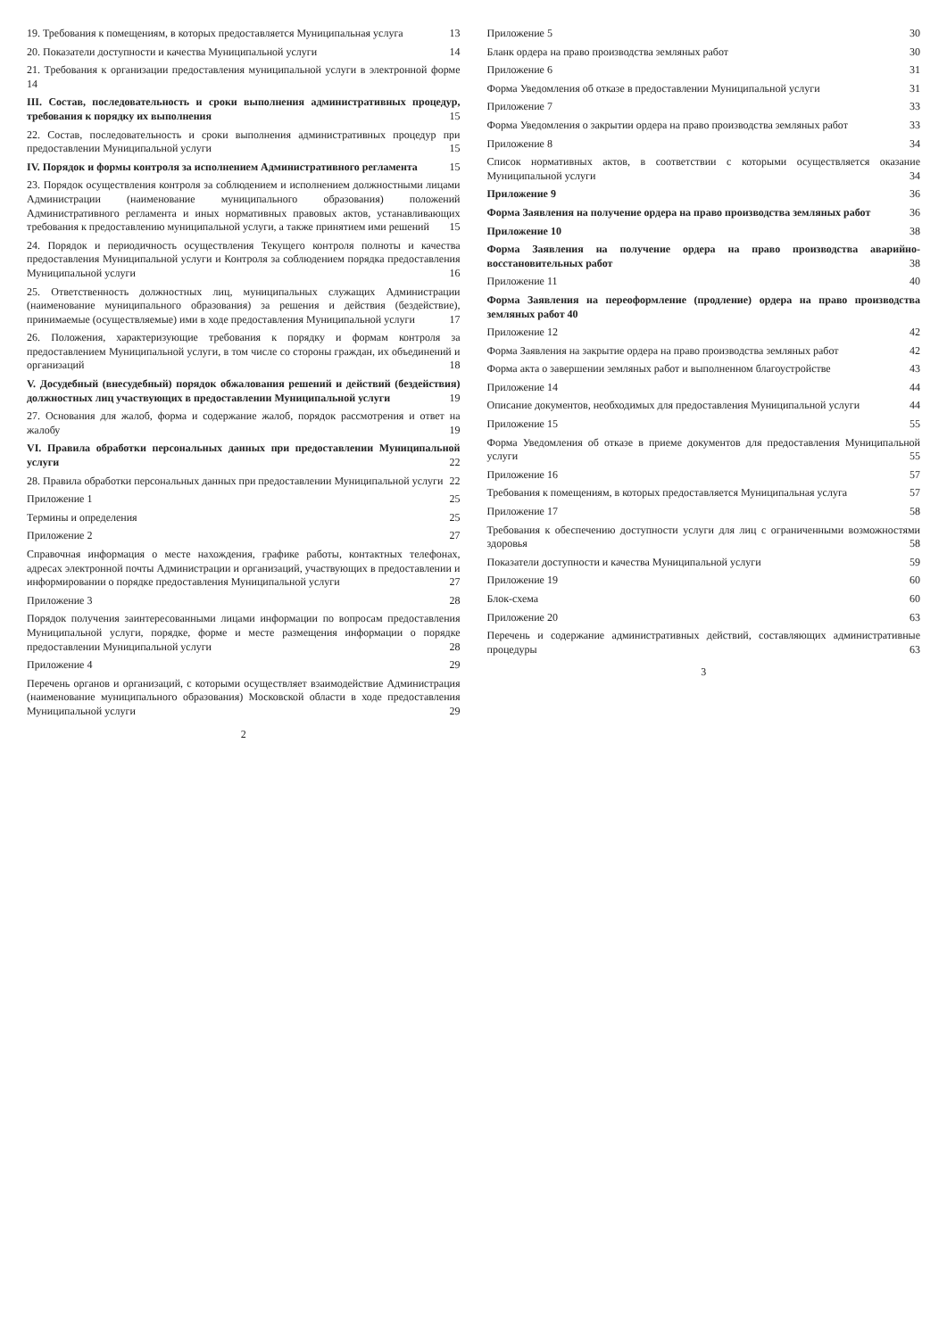19. Требования к помещениям, в которых предоставляется Муниципальная услуга 13
20. Показатели доступности и качества Муниципальной услуги 14
21. Требования к организации предоставления муниципальной услуги в электронной форме 14
III. Состав, последовательность и сроки выполнения административных процедур, требования к порядку их выполнения 15
22. Состав, последовательность и сроки выполнения административных процедур при предоставлении Муниципальной услуги 15
IV. Порядок и формы контроля за исполнением Административного регламента 15
23. Порядок осуществления контроля за соблюдением и исполнением должностными лицами Администрации (наименование муниципального образования) положений Административного регламента и иных нормативных правовых актов, устанавливающих требования к предоставлению муниципальной услуги, а также принятием ими решений 15
24. Порядок и периодичность осуществления Текущего контроля полноты и качества предоставления Муниципальной услуги и Контроля за соблюдением порядка предоставления Муниципальной услуги 16
25. Ответственность должностных лиц, муниципальных служащих Администрации (наименование муниципального образования) за решения и действия (бездействие), принимаемые (осуществляемые) ими в ходе предоставления Муниципальной услуги 17
26. Положения, характеризующие требования к порядку и формам контроля за предоставлением Муниципальной услуги, в том числе со стороны граждан, их объединений и организаций 18
V. Досудебный (внесудебный) порядок обжалования решений и действий (бездействия) должностных лиц участвующих в предоставлении Муниципальной услуги 19
27. Основания для жалоб, форма и содержание жалоб, порядок рассмотрения и ответ на жалобу 19
VI. Правила обработки персональных данных при предоставлении Муниципальной услуги 22
28. Правила обработки персональных данных при предоставлении Муниципальной услуги 22
Приложение 1 25
Термины и определения 25
Приложение 2 27
Справочная информация о месте нахождения, графике работы, контактных телефонах, адресах электронной почты Администрации и организаций, участвующих в предоставлении и информировании о порядке предоставления Муниципальной услуги 27
Приложение 3 28
Порядок получения заинтересованными лицами информации по вопросам предоставления Муниципальной услуги, порядке, форме и месте размещения информации о порядке предоставлении Муниципальной услуги 28
Приложение 4 29
Перечень органов и организаций, с которыми осуществляет взаимодействие Администрация (наименование муниципального образования) Московской области в ходе предоставления Муниципальной услуги 29
2
Приложение 5 30
Бланк ордера на право производства земляных работ 30
Приложение 6 31
Форма Уведомления об отказе в предоставлении Муниципальной услуги 31
Приложение 7 33
Форма Уведомления о закрытии ордера на право производства земляных работ 33
Приложение 8 34
Список нормативных актов, в соответствии с которыми осуществляется оказание Муниципальной услуги 34
Приложение 9 36
Форма Заявления на получение ордера на право производства земляных работ 36
Приложение 10 38
Форма Заявления на получение ордера на право производства аварийно-восстановительных работ 38
Приложение 11 40
Форма Заявления на переоформление (продление) ордера на право производства земляных работ 40
Приложение 12 42
Форма Заявления на закрытие ордера на право производства земляных работ 42
Форма акта о завершении земляных работ и выполненном благоустройстве 43
Приложение 14 44
Описание документов, необходимых для предоставления Муниципальной услуги 44
Приложение 15 55
Форма Уведомления об отказе в приеме документов для предоставления Муниципальной услуги 55
Приложение 16 57
Требования к помещениям, в которых предоставляется Муниципальная услуга 57
Приложение 17 58
Требования к обеспечению доступности услуги для лиц с ограниченными возможностями здоровья 58
Показатели доступности и качества Муниципальной услуги 59
Приложение 19 60
Блок-схема 60
Приложение 20 63
Перечень и содержание административных действий, составляющих административные процедуры 63
3